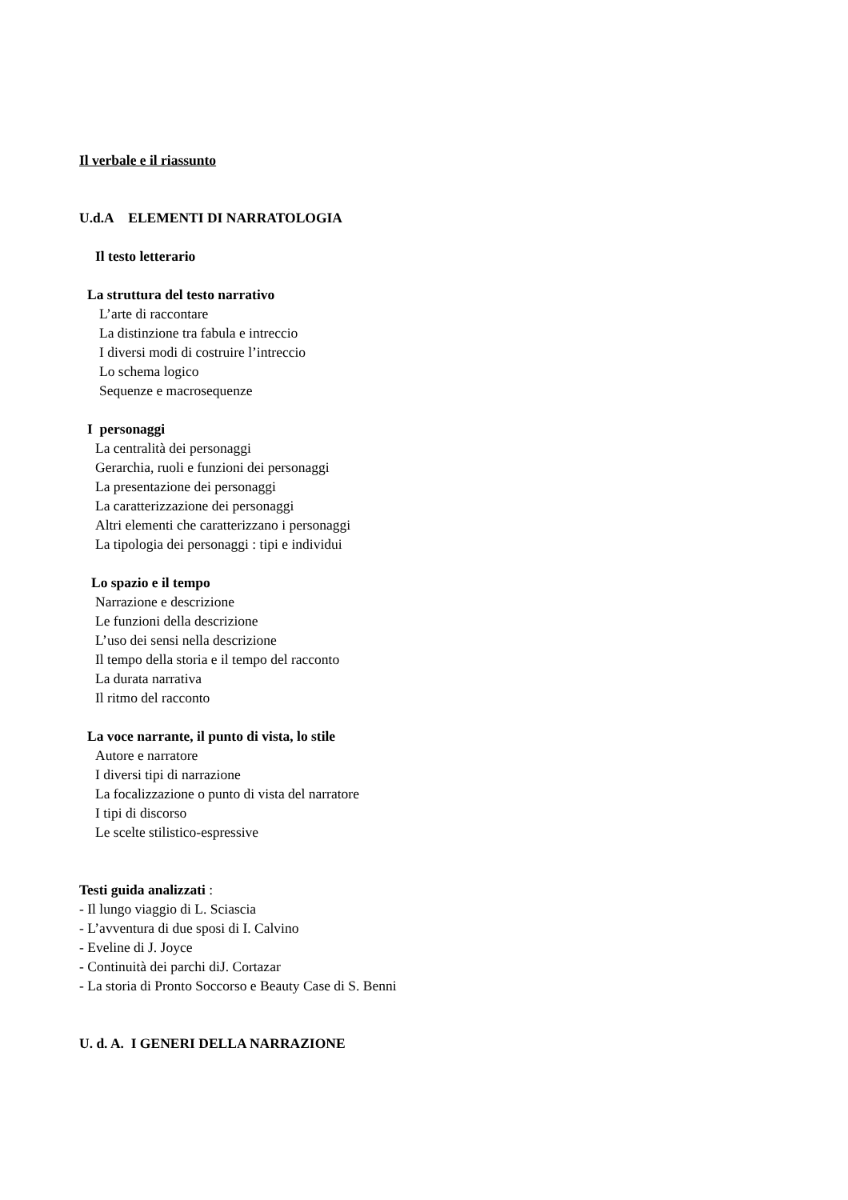Il verbale e il riassunto
U.d.A ELEMENTI DI NARRATOLOGIA
Il testo letterario
La struttura del testo narrativo
L’arte di raccontare
La distinzione tra fabula e intreccio
I diversi modi di costruire l’intreccio
Lo schema logico
Sequenze e macrosequenze
I personaggi
La centralità dei personaggi
Gerarchia, ruoli e funzioni dei personaggi
La presentazione dei personaggi
La caratterizzazione dei personaggi
Altri elementi che caratterizzano i personaggi
La tipologia dei personaggi : tipi e individui
Lo spazio e il tempo
Narrazione e descrizione
Le funzioni della descrizione
L’uso dei sensi nella descrizione
Il tempo della storia e il tempo del racconto
La durata narrativa
Il ritmo del racconto
La voce narrante, il punto di vista, lo stile
Autore e narratore
I diversi tipi di narrazione
La focalizzazione o punto di vista del narratore
I tipi di discorso
Le scelte stilistico-espressive
Testi guida analizzati :
- Il lungo viaggio di L. Sciascia
- L’avventura di due sposi di I. Calvino
- Eveline di J. Joyce
- Continuità dei parchi diJ. Cortazar
- La storia di Pronto Soccorso e Beauty Case di S. Benni
U. d. A. I GENERI DELLA NARRAZIONE